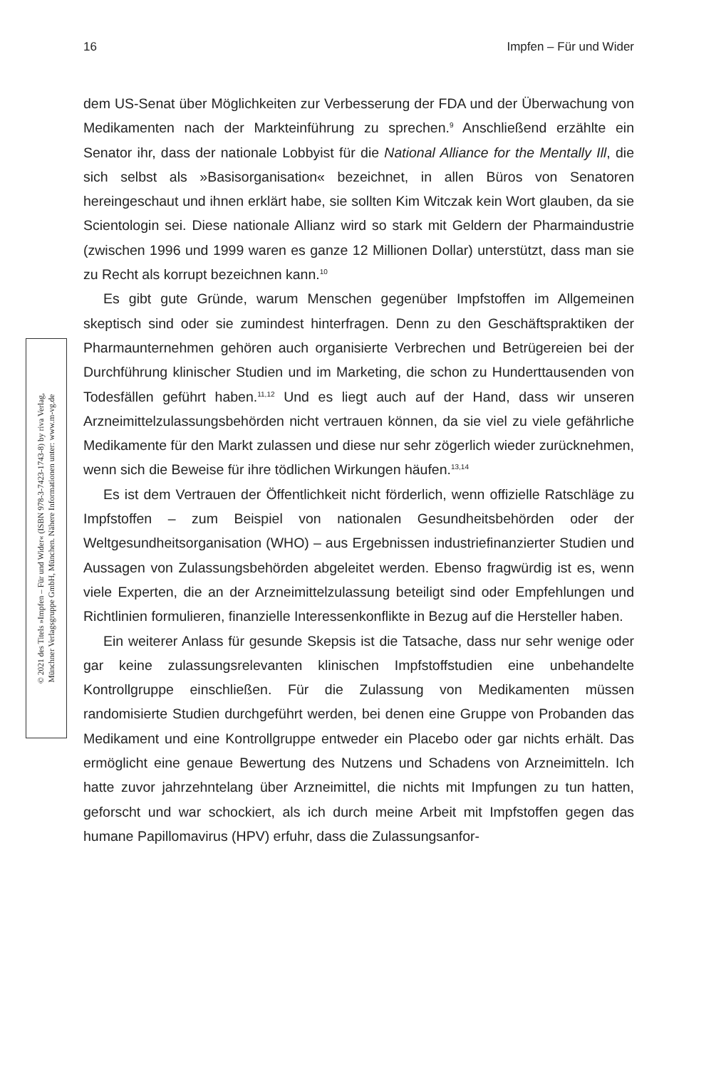16 Impfen – Für und Wider
© 2021 des Titels »Impfen – Für und Wider« (ISBN 978-3-7423-1743-8) by riva Verlag,
Münchner Verlagsgruppe GmbH, München. Nähere Informationen unter: www.m-vg.de
dem US-Senat über Möglichkeiten zur Verbesserung der FDA und der Überwachung von Medikamenten nach der Markteinführung zu sprechen.<sup>9</sup> Anschließend erzählte ein Senator ihr, dass der nationale Lobbyist für die National Alliance for the Mentally Ill, die sich selbst als »Basisorganisation« bezeichnet, in allen Büros von Senatoren hereingeschaut und ihnen erklärt habe, sie sollten Kim Witczak kein Wort glauben, da sie Scientologin sei. Diese nationale Allianz wird so stark mit Geldern der Pharmaindustrie (zwischen 1996 und 1999 waren es ganze 12 Millionen Dollar) unterstützt, dass man sie zu Recht als korrupt bezeichnen kann.<sup>10</sup>
Es gibt gute Gründe, warum Menschen gegenüber Impfstoffen im Allgemeinen skeptisch sind oder sie zumindest hinterfragen. Denn zu den Geschäftspraktiken der Pharmaunternehmen gehören auch organisierte Verbrechen und Betrügereien bei der Durchführung klinischer Studien und im Marketing, die schon zu Hunderttausenden von Todesfällen geführt haben.<sup>11,12</sup> Und es liegt auch auf der Hand, dass wir unseren Arzneimittelzulassungsbehörden nicht vertrauen können, da sie viel zu viele gefährliche Medikamente für den Markt zulassen und diese nur sehr zögerlich wieder zurücknehmen, wenn sich die Beweise für ihre tödlichen Wirkungen häufen.<sup>13,14</sup>
Es ist dem Vertrauen der Öffentlichkeit nicht förderlich, wenn offizielle Ratschläge zu Impfstoffen – zum Beispiel von nationalen Gesundheitsbehörden oder der Weltgesundheitsorganisation (WHO) – aus Ergebnissen industriefinanzierter Studien und Aussagen von Zulassungsbehörden abgeleitet werden. Ebenso fragwürdig ist es, wenn viele Experten, die an der Arzneimittelzulassung beteiligt sind oder Empfehlungen und Richtlinien formulieren, finanzielle Interessenkonflikte in Bezug auf die Hersteller haben.
Ein weiterer Anlass für gesunde Skepsis ist die Tatsache, dass nur sehr wenige oder gar keine zulassungsrelevanten klinischen Impfstoffstudien eine unbehandelte Kontrollgruppe einschließen. Für die Zulassung von Medikamenten müssen randomisierte Studien durchgeführt werden, bei denen eine Gruppe von Probanden das Medikament und eine Kontrollgruppe entweder ein Placebo oder gar nichts erhält. Das ermöglicht eine genaue Bewertung des Nutzens und Schadens von Arzneimitteln. Ich hatte zuvor jahrzehntelang über Arzneimittel, die nichts mit Impfungen zu tun hatten, geforscht und war schockiert, als ich durch meine Arbeit mit Impfstoffen gegen das humane Papillomavirus (HPV) erfuhr, dass die Zulassungsanfor-